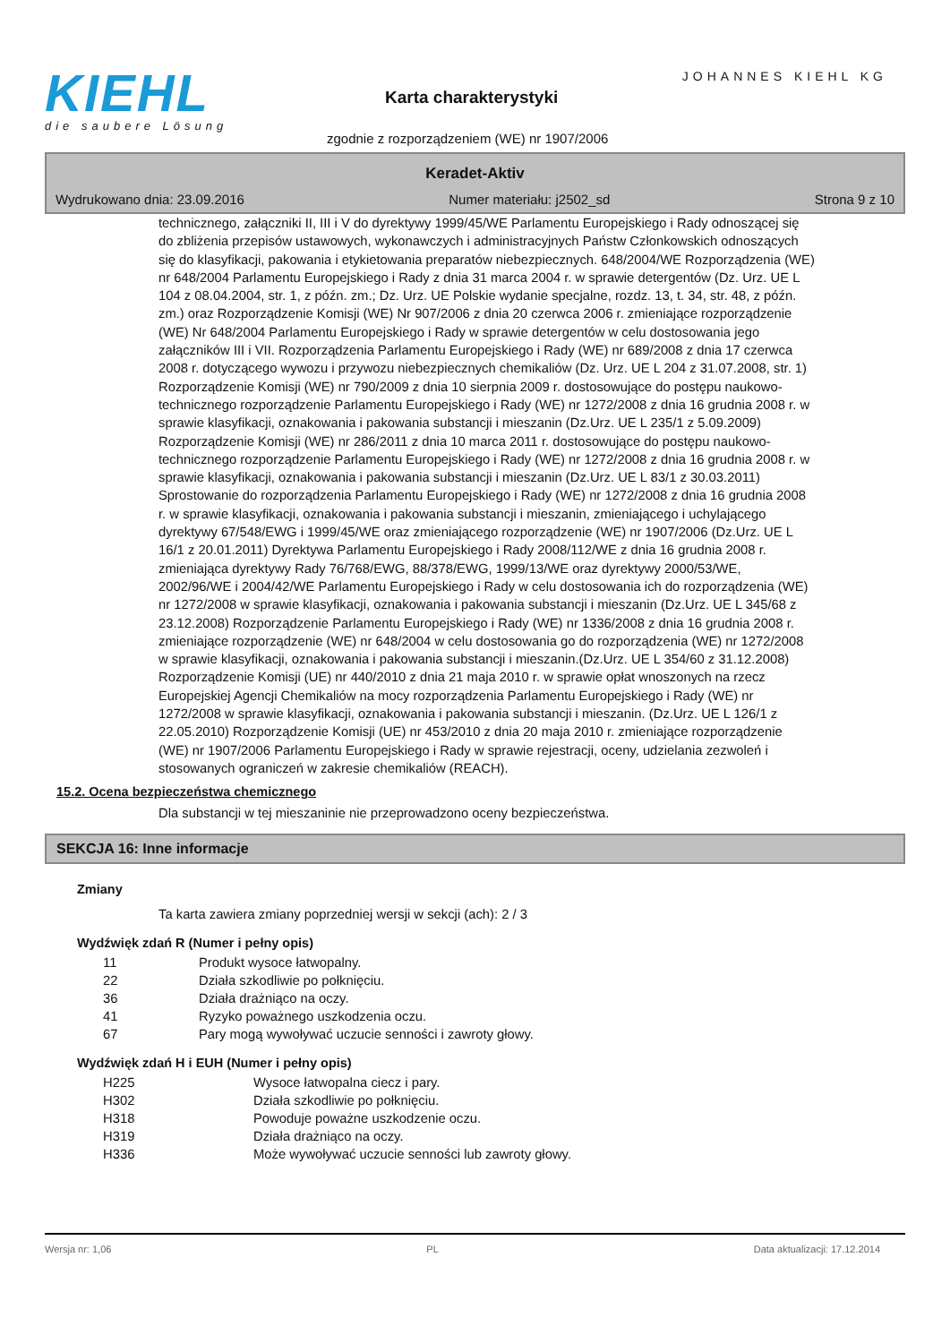KIEHL
die saubere Lösung
JOHANNES KIEHL KG
Karta charakterystyki
zgodnie z rozporządzeniem (WE) nr 1907/2006
Keradet-Aktiv
Wydrukowano dnia: 23.09.2016 Numer materiału: j2502_sd Strona 9 z 10
technicznego, załączniki II, III i V do dyrektywy 1999/45/WE Parlamentu Europejskiego i Rady odnoszącej się do zbliżenia przepisów ustawowych, wykonawczych i administracyjnych Państw Członkowskich odnoszących się do klasyfikacji, pakowania i etykietowania preparatów niebezpiecznych. 648/2004/WE Rozporządzenia (WE) nr 648/2004 Parlamentu Europejskiego i Rady z dnia 31 marca 2004 r. w sprawie detergentów (Dz. Urz. UE L 104 z 08.04.2004, str. 1, z późn. zm.; Dz. Urz. UE Polskie wydanie specjalne, rozdz. 13, t. 34, str. 48, z późn. zm.) oraz Rozporządzenie Komisji (WE) Nr 907/2006 z dnia 20 czerwca 2006 r. zmieniające rozporządzenie (WE) Nr 648/2004 Parlamentu Europejskiego i Rady w sprawie detergentów w celu dostosowania jego załączników III i VII. Rozporządzenia Parlamentu Europejskiego i Rady (WE) nr 689/2008 z dnia 17 czerwca 2008 r. dotyczącego wywozu i przywozu niebezpiecznych chemikaliów (Dz. Urz. UE L 204 z 31.07.2008, str. 1) Rozporządzenie Komisji (WE) nr 790/2009 z dnia 10 sierpnia 2009 r. dostosowujące do postępu naukowo-technicznego rozporządzenie Parlamentu Europejskiego i Rady (WE) nr 1272/2008 z dnia 16 grudnia 2008 r. w sprawie klasyfikacji, oznakowania i pakowania substancji i mieszanin (Dz.Urz. UE L 235/1 z 5.09.2009) Rozporządzenie Komisji (WE) nr 286/2011 z dnia 10 marca 2011 r. dostosowujące do postępu naukowo-technicznego rozporządzenie Parlamentu Europejskiego i Rady (WE) nr 1272/2008 z dnia 16 grudnia 2008 r. w sprawie klasyfikacji, oznakowania i pakowania substancji i mieszanin (Dz.Urz. UE L 83/1 z 30.03.2011) Sprostowanie do rozporządzenia Parlamentu Europejskiego i Rady (WE) nr 1272/2008 z dnia 16 grudnia 2008 r. w sprawie klasyfikacji, oznakowania i pakowania substancji i mieszanin, zmieniającego i uchylającego dyrektywy 67/548/EWG i 1999/45/WE oraz zmieniającego rozporządzenie (WE) nr 1907/2006 (Dz.Urz. UE L 16/1 z 20.01.2011) Dyrektywa Parlamentu Europejskiego i Rady 2008/112/WE z dnia 16 grudnia 2008 r. zmieniająca dyrektywy Rady 76/768/EWG, 88/378/EWG, 1999/13/WE oraz dyrektywy 2000/53/WE, 2002/96/WE i 2004/42/WE Parlamentu Europejskiego i Rady w celu dostosowania ich do rozporządzenia (WE) nr 1272/2008 w sprawie klasyfikacji, oznakowania i pakowania substancji i mieszanin (Dz.Urz. UE L 345/68 z 23.12.2008) Rozporządzenie Parlamentu Europejskiego i Rady (WE) nr 1336/2008 z dnia 16 grudnia 2008 r. zmieniające rozporządzenie (WE) nr 648/2004 w celu dostosowania go do rozporządzenia (WE) nr 1272/2008 w sprawie klasyfikacji, oznakowania i pakowania substancji i mieszanin.(Dz.Urz. UE L 354/60 z 31.12.2008) Rozporządzenie Komisji (UE) nr 440/2010 z dnia 21 maja 2010 r. w sprawie opłat wnoszonych na rzecz Europejskiej Agencji Chemikaliów na mocy rozporządzenia Parlamentu Europejskiego i Rady (WE) nr 1272/2008 w sprawie klasyfikacji, oznakowania i pakowania substancji i mieszanin. (Dz.Urz. UE L 126/1 z 22.05.2010) Rozporządzenie Komisji (UE) nr 453/2010 z dnia 20 maja 2010 r. zmieniające rozporządzenie (WE) nr 1907/2006 Parlamentu Europejskiego i Rady w sprawie rejestracji, oceny, udzielania zezwoleń i stosowanych ograniczeń w zakresie chemikaliów (REACH).
15.2. Ocena bezpieczeństwa chemicznego
Dla substancji w tej mieszaninie nie przeprowadzono oceny bezpieczeństwa.
SEKCJA 16: Inne informacje
Zmiany
Ta karta zawiera zmiany poprzedniej wersji w sekcji (ach): 2 / 3
Wydźwięk zdań R (Numer i pełny opis)
| 11 | Produkt wysoce łatwopalny. |
| 22 | Działa szkodliwie po połknięciu. |
| 36 | Działa drażniąco na oczy. |
| 41 | Ryzyko poważnego uszkodzenia oczu. |
| 67 | Pary mogą wywoływać uczucie senności i zawroty głowy. |
Wydźwięk zdań H i EUH (Numer i pełny opis)
| H225 | Wysoce łatwopalna ciecz i pary. |
| H302 | Działa szkodliwie po połknięciu. |
| H318 | Powoduje poważne uszkodzenie oczu. |
| H319 | Działa drażniąco na oczy. |
| H336 | Może wywoływać uczucie senności lub zawroty głowy. |
Wersja nr: 1,06 PL Data aktualizacji: 17.12.2014